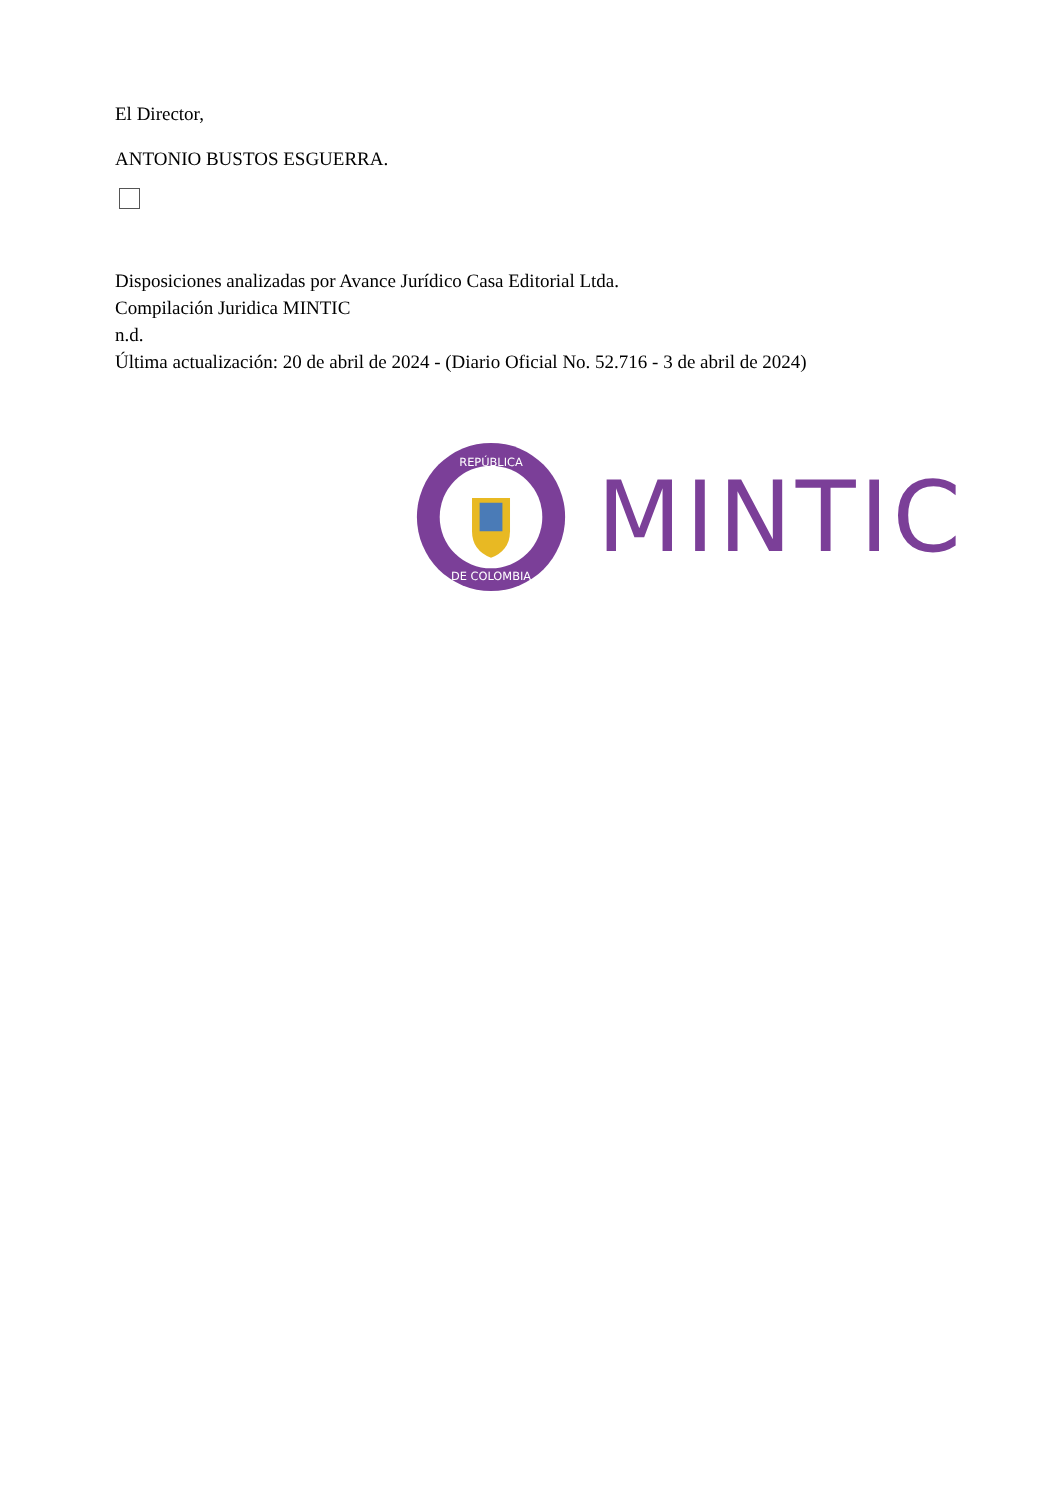El Director,
ANTONIO BUSTOS ESGUERRA.
Disposiciones analizadas por Avance Jurídico Casa Editorial Ltda.
Compilación Juridica MINTIC
n.d.
Última actualización: 20 de abril de 2024 - (Diario Oficial No. 52.716 - 3 de abril de 2024)
REPÚBLICA
DE COLOMBIA
MINTIC